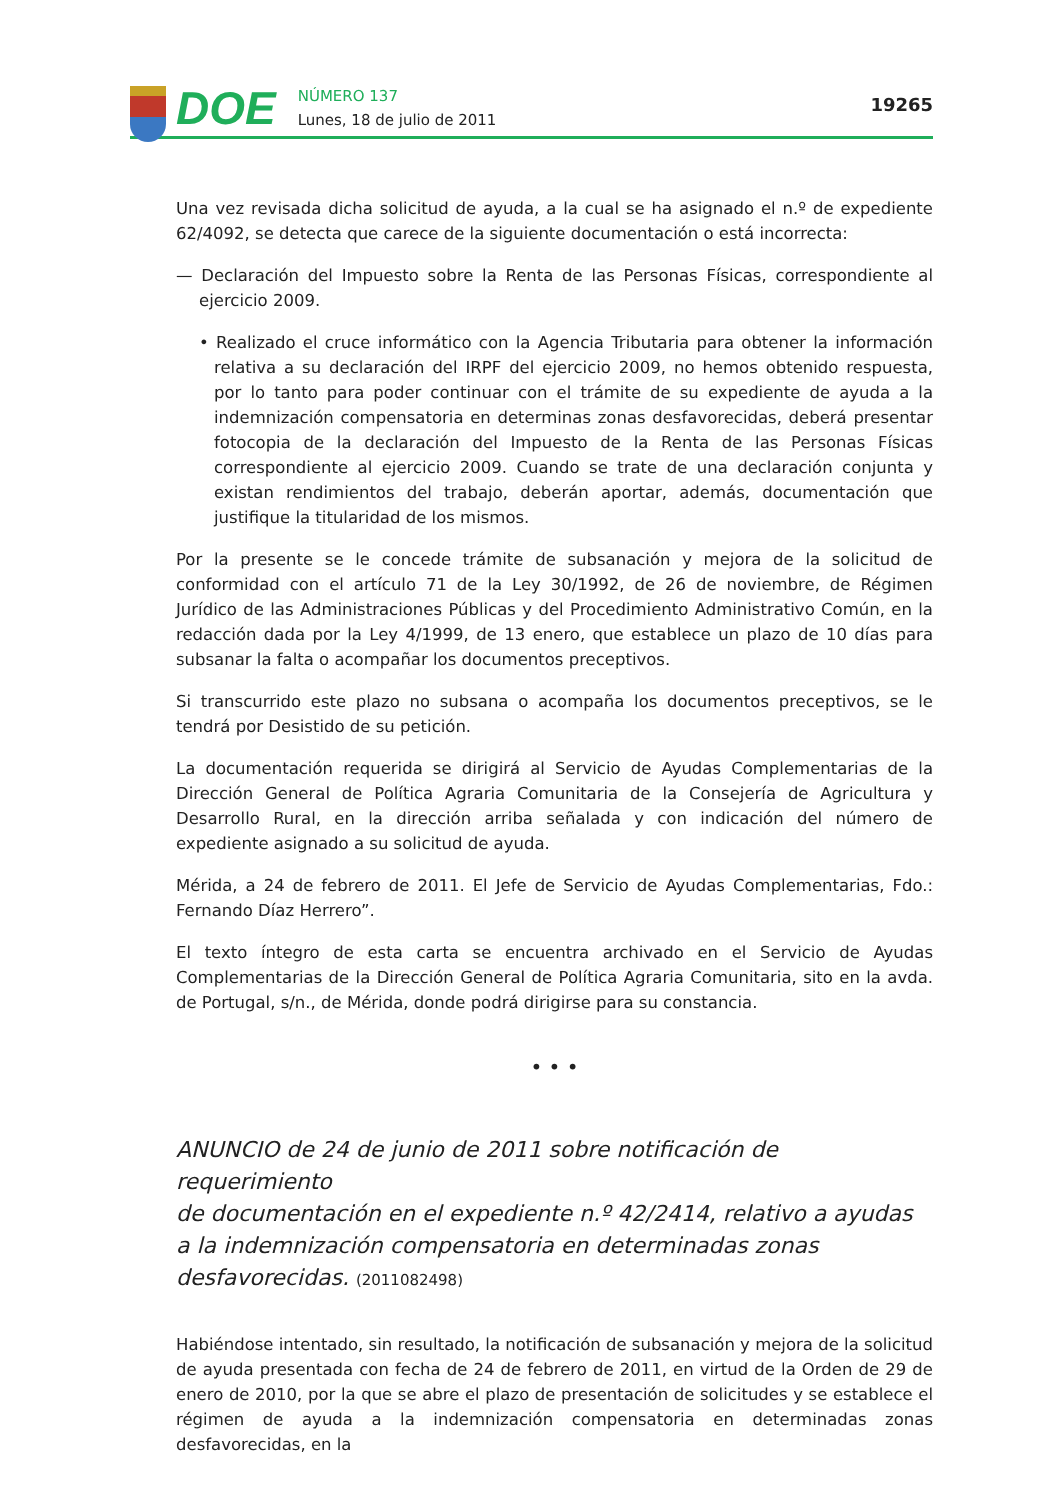DOE
NÚMERO 137
Lunes, 18 de julio de 2011
19265
Una vez revisada dicha solicitud de ayuda, a la cual se ha asignado el n.º de expediente 62/4092, se detecta que carece de la siguiente documentación o está incorrecta:
— Declaración del Impuesto sobre la Renta de las Personas Físicas, correspondiente al ejercicio 2009.
• Realizado el cruce informático con la Agencia Tributaria para obtener la información relativa a su declaración del IRPF del ejercicio 2009, no hemos obtenido respuesta, por lo tanto para poder continuar con el trámite de su expediente de ayuda a la indemnización compensatoria en determinas zonas desfavorecidas, deberá presentar fotocopia de la declaración del Impuesto de la Renta de las Personas Físicas correspondiente al ejercicio 2009. Cuando se trate de una declaración conjunta y existan rendimientos del trabajo, deberán aportar, además, documentación que justifique la titularidad de los mismos.
Por la presente se le concede trámite de subsanación y mejora de la solicitud de conformidad con el artículo 71 de la Ley 30/1992, de 26 de noviembre, de Régimen Jurídico de las Administraciones Públicas y del Procedimiento Administrativo Común, en la redacción dada por la Ley 4/1999, de 13 enero, que establece un plazo de 10 días para subsanar la falta o acompañar los documentos preceptivos.
Si transcurrido este plazo no subsana o acompaña los documentos preceptivos, se le tendrá por Desistido de su petición.
La documentación requerida se dirigirá al Servicio de Ayudas Complementarias de la Dirección General de Política Agraria Comunitaria de la Consejería de Agricultura y Desarrollo Rural, en la dirección arriba señalada y con indicación del número de expediente asignado a su solicitud de ayuda.
Mérida, a 24 de febrero de 2011. El Jefe de Servicio de Ayudas Complementarias, Fdo.: Fernando Díaz Herrero”.
El texto íntegro de esta carta se encuentra archivado en el Servicio de Ayudas Complementarias de la Dirección General de Política Agraria Comunitaria, sito en la avda. de Portugal, s/n., de Mérida, donde podrá dirigirse para su constancia.
• • •
ANUNCIO de 24 de junio de 2011 sobre notificación de requerimiento
de documentación en el expediente n.º 42/2414, relativo a ayudas
a la indemnización compensatoria en determinadas zonas
desfavorecidas. (2011082498)
Habiéndose intentado, sin resultado, la notificación de subsanación y mejora de la solicitud de ayuda presentada con fecha de 24 de febrero de 2011, en virtud de la Orden de 29 de enero de 2010, por la que se abre el plazo de presentación de solicitudes y se establece el régimen de ayuda a la indemnización compensatoria en determinadas zonas desfavorecidas, en la